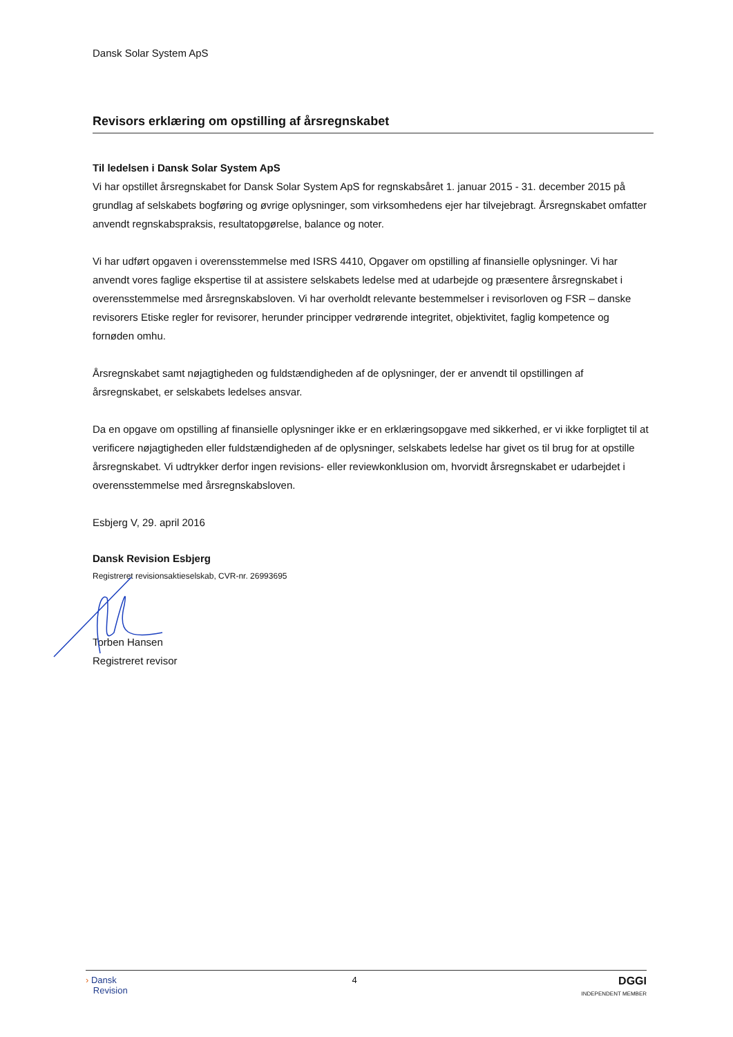Dansk Solar System ApS
Revisors erklæring om opstilling af årsregnskabet
Til ledelsen i Dansk Solar System ApS
Vi har opstillet årsregnskabet for Dansk Solar System ApS for regnskabsåret 1. januar 2015 - 31. december 2015 på grundlag af selskabets bogføring og øvrige oplysninger, som virksomhedens ejer har tilvejebragt. Årsregnskabet omfatter anvendt regnskabspraksis, resultatopgørelse, balance og noter.
Vi har udført opgaven i overensstemmelse med ISRS 4410, Opgaver om opstilling af finansielle oplysninger. Vi har anvendt vores faglige ekspertise til at assistere selskabets ledelse med at udarbejde og præsentere årsregnskabet i overensstemmelse med årsregnskabsloven. Vi har overholdt relevante bestemmelser i revisorloven og FSR – danske revisorers Etiske regler for revisorer, herunder principper vedrørende integritet, objektivitet, faglig kompetence og fornøden omhu.
Årsregnskabet samt nøjagtigheden og fuldstændigheden af de oplysninger, der er anvendt til opstillingen af årsregnskabet, er selskabets ledelses ansvar.
Da en opgave om opstilling af finansielle oplysninger ikke er en erklæringsopgave med sikkerhed, er vi ikke forpligtet til at verificere nøjagtigheden eller fuldstændigheden af de oplysninger, selskabets ledelse har givet os til brug for at opstille årsregnskabet. Vi udtrykker derfor ingen revisions- eller reviewkonklusion om, hvorvidt årsregnskabet er udarbejdet i overensstemmelse med årsregnskabsloven.
Esbjerg V, 29. april 2016
Dansk Revision Esbjerg
Registreret revisionsaktieselskab, CVR-nr. 26993695
Torben Hansen
Registreret revisor
› Dansk
Revision
4
DGGI
INDEPENDENT MEMBER